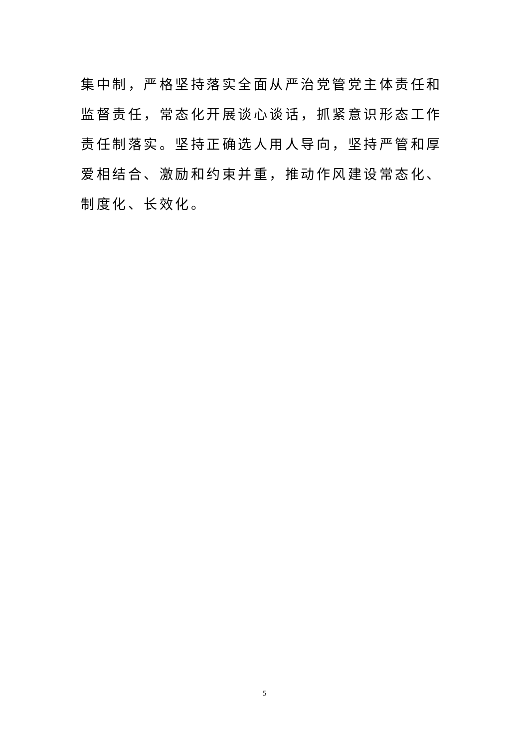集中制，严格坚持落实全面从严治党管党主体责任和监督责任，常态化开展谈心谈话，抓紧意识形态工作责任制落实。坚持正确选人用人导向，坚持严管和厚爱相结合、激励和约束并重，推动作风建设常态化、制度化、长效化。
5